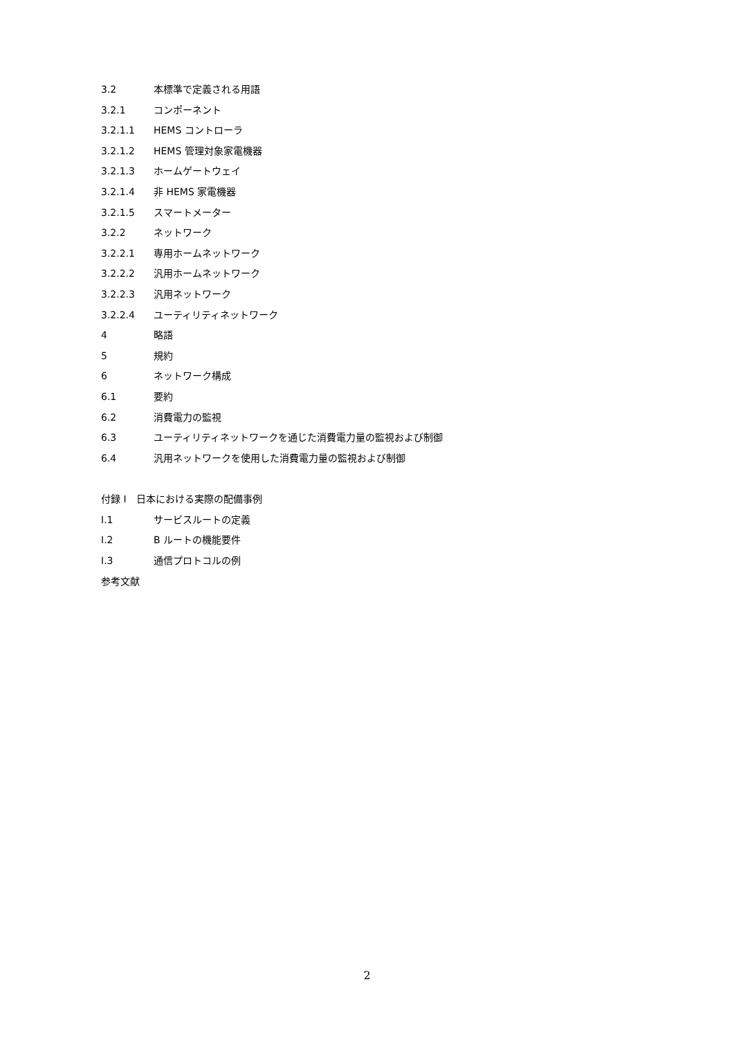3.2 本標準で定義される用語
3.2.1 コンポーネント
3.2.1.1 HEMS コントローラ
3.2.1.2 HEMS 管理対象家電機器
3.2.1.3 ホームゲートウェイ
3.2.1.4 非 HEMS 家電機器
3.2.1.5 スマートメーター
3.2.2 ネットワーク
3.2.2.1 専用ホームネットワーク
3.2.2.2 汎用ホームネットワーク
3.2.2.3 汎用ネットワーク
3.2.2.4 ユーティリティネットワーク
4 略語
5 規約
6 ネットワーク構成
6.1 要約
6.2 消費電力の監視
6.3 ユーティリティネットワークを通じた消費電力量の監視および制御
6.4 汎用ネットワークを使用した消費電力量の監視および制御
付録 I　日本における実際の配備事例
I.1 サービスルートの定義
I.2 B ルートの機能要件
I.3 通信プロトコルの例
参考文献
2